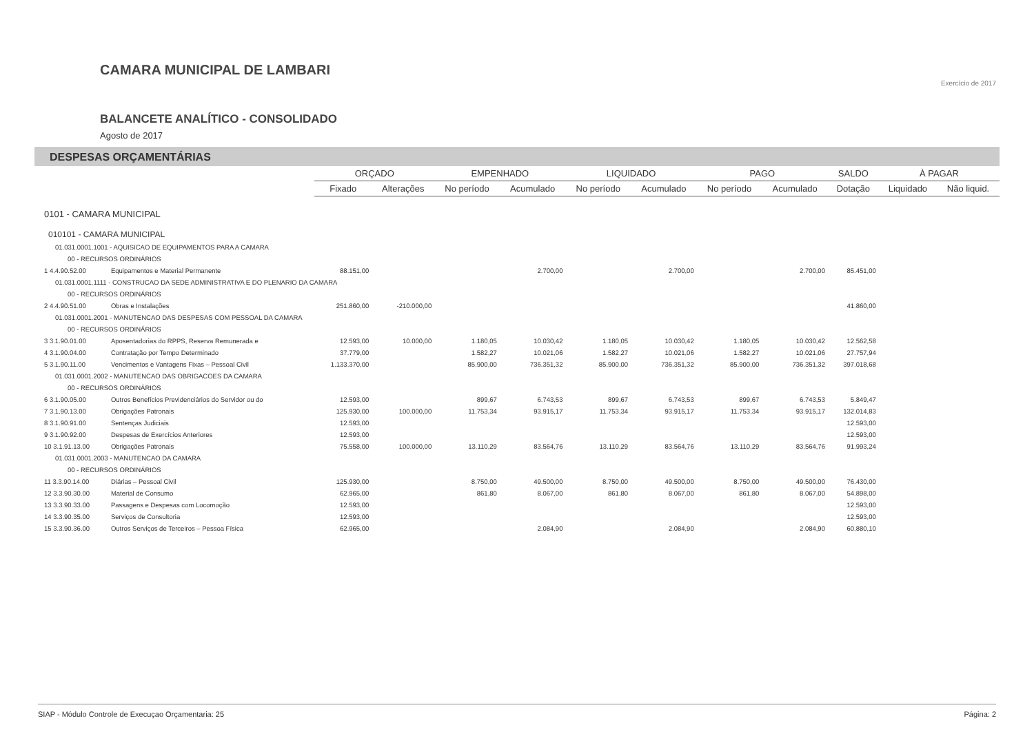CAMARA MUNICIPAL DE LAMBARI
BALANCETE ANALÍTICO - CONSOLIDADO
Agosto de 2017
Exercício de 2017
DESPESAS ORÇAMENTÁRIAS
| | | ORÇADO | | EMPENHADO | | LIQUIDADO | | PAGO | | SALDO | À PAGAR | |
| --- | --- | --- | --- | --- | --- | --- | --- | --- | --- | --- | --- | --- |
| | | Fixado | Alterações | No período | Acumulado | No período | Acumulado | No período | Acumulado | Dotação | Liquidado | Não liquid. |
| 0101 - CAMARA MUNICIPAL | | | | | | | | | | | | |
| 010101 - CAMARA MUNICIPAL | | | | | | | | | | | | |
| 01.031.0001.1001 - AQUISICAO DE EQUIPAMENTOS PARA A CAMARA | | | | | | | | | | | | |
| 00 - RECURSOS ORDINÁRIOS | | | | | | | | | | | | |
| 1 4.4.90.52.00 | Equipamentos e Material Permanente | 88.151,00 | | | 2.700,00 | | 2.700,00 | | 2.700,00 | 85.451,00 | | |
| 01.031.0001.1111 - CONSTRUCAO DA SEDE ADMINISTRATIVA E DO PLENARIO DA CAMARA | | | | | | | | | | | | |
| 00 - RECURSOS ORDINÁRIOS | | | | | | | | | | | | |
| 2 4.4.90.51.00 | Obras e Instalações | 251.860,00 | -210.000,00 | | | | | | | 41.860,00 | | |
| 01.031.0001.2001 - MANUTENCAO DAS DESPESAS COM PESSOAL DA CAMARA | | | | | | | | | | | | |
| 00 - RECURSOS ORDINÁRIOS | | | | | | | | | | | | |
| 3 3.1.90.01.00 | Aposentadorias do RPPS, Reserva Remunerada e | 12.593,00 | 10.000,00 | 1.180,05 | 10.030,42 | 1.180,05 | 10.030,42 | 1.180,05 | 10.030,42 | 12.562,58 | | |
| 4 3.1.90.04.00 | Contratação por Tempo Determinado | 37.779,00 | | 1.582,27 | 10.021,06 | 1.582,27 | 10.021,06 | 1.582,27 | 10.021,06 | 27.757,94 | | |
| 5 3.1.90.11.00 | Vencimentos e Vantagens Fixas – Pessoal Civil | 1.133.370,00 | | 85.900,00 | 736.351,32 | 85.900,00 | 736.351,32 | 85.900,00 | 736.351,32 | 397.018,68 | | |
| 01.031.0001.2002 - MANUTENCAO DAS OBRIGACOES DA CAMARA | | | | | | | | | | | | |
| 00 - RECURSOS ORDINÁRIOS | | | | | | | | | | | | |
| 6 3.1.90.05.00 | Outros Benefícios Previdenciários do Servidor ou do | 12.593,00 | | 899,67 | 6.743,53 | 899,67 | 6.743,53 | 899,67 | 6.743,53 | 5.849,47 | | |
| 7 3.1.90.13.00 | Obrigações Patronais | 125.930,00 | 100.000,00 | 11.753,34 | 93.915,17 | 11.753,34 | 93.915,17 | 11.753,34 | 93.915,17 | 132.014,83 | | |
| 8 3.1.90.91.00 | Sentenças Judiciais | 12.593,00 | | | | | | | | 12.593,00 | | |
| 9 3.1.90.92.00 | Despesas de Exercícios Anteriores | 12.593,00 | | | | | | | | 12.593,00 | | |
| 10 3.1.91.13.00 | Obrigações Patronais | 75.558,00 | 100.000,00 | 13.110,29 | 83.564,76 | 13.110,29 | 83.564,76 | 13.110,29 | 83.564,76 | 91.993,24 | | |
| 01.031.0001.2003 - MANUTENCAO DA CAMARA | | | | | | | | | | | | |
| 00 - RECURSOS ORDINÁRIOS | | | | | | | | | | | | |
| 11 3.3.90.14.00 | Diárias – Pessoal Civil | 125.930,00 | | 8.750,00 | 49.500,00 | 8.750,00 | 49.500,00 | 8.750,00 | 49.500,00 | 76.430,00 | | |
| 12 3.3.90.30.00 | Material de Consumo | 62.965,00 | | 861,80 | 8.067,00 | 861,80 | 8.067,00 | 861,80 | 8.067,00 | 54.898,00 | | |
| 13 3.3.90.33.00 | Passagens e Despesas com Locomoção | 12.593,00 | | | | | | | | 12.593,00 | | |
| 14 3.3.90.35.00 | Serviços de Consultoria | 12.593,00 | | | | | | | | 12.593,00 | | |
| 15 3.3.90.36.00 | Outros Serviços de Terceiros – Pessoa Física | 62.965,00 | | | 2.084,90 | | 2.084,90 | | 2.084,90 | 60.880,10 | | |
SIAP - Módulo Controle de Execuçao Orçamentaria: 25 Página: 2